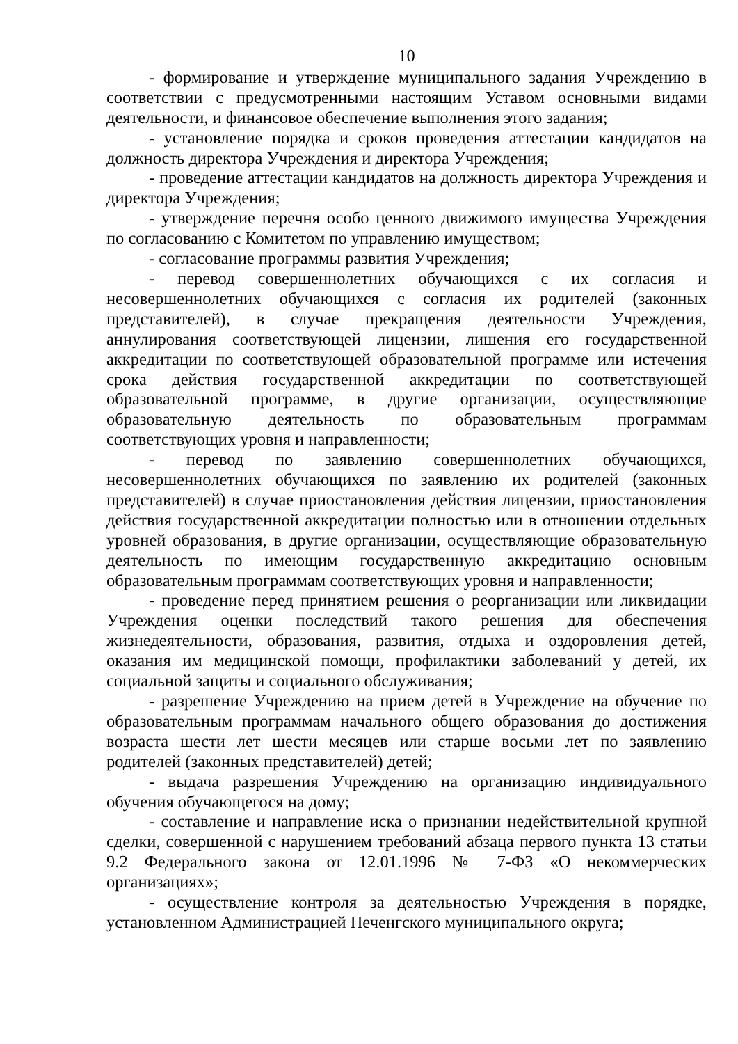10
- формирование и утверждение муниципального задания Учреждению в соответствии с предусмотренными настоящим Уставом основными видами деятельности, и финансовое обеспечение выполнения этого задания;
- установление порядка и сроков проведения аттестации кандидатов на должность директора Учреждения и директора Учреждения;
- проведение аттестации кандидатов на должность директора Учреждения и директора Учреждения;
- утверждение перечня особо ценного движимого имущества Учреждения по согласованию с Комитетом по управлению имуществом;
- согласование программы развития Учреждения;
- перевод совершеннолетних обучающихся с их согласия и несовершеннолетних обучающихся с согласия их родителей (законных представителей), в случае прекращения деятельности Учреждения, аннулирования соответствующей лицензии, лишения его государственной аккредитации по соответствующей образовательной программе или истечения срока действия государственной аккредитации по соответствующей образовательной программе, в другие организации, осуществляющие образовательную деятельность по образовательным программам соответствующих уровня и направленности;
- перевод по заявлению совершеннолетних обучающихся, несовершеннолетних обучающихся по заявлению их родителей (законных представителей) в случае приостановления действия лицензии, приостановления действия государственной аккредитации полностью или в отношении отдельных уровней образования, в другие организации, осуществляющие образовательную деятельность по имеющим государственную аккредитацию основным образовательным программам соответствующих уровня и направленности;
- проведение перед принятием решения о реорганизации или ликвидации Учреждения оценки последствий такого решения для обеспечения жизнедеятельности, образования, развития, отдыха и оздоровления детей, оказания им медицинской помощи, профилактики заболеваний у детей, их социальной защиты и социального обслуживания;
- разрешение Учреждению на прием детей в Учреждение на обучение по образовательным программам начального общего образования до достижения возраста шести лет шести месяцев или старше восьми лет по заявлению родителей (законных представителей) детей;
- выдача разрешения Учреждению на организацию индивидуального обучения обучающегося на дому;
- составление и направление иска о признании недействительной крупной сделки, совершенной с нарушением требований абзаца первого пункта 13 статьи 9.2 Федерального закона от 12.01.1996 № 7-ФЗ «О некоммерческих организациях»;
- осуществление контроля за деятельностью Учреждения в порядке, установленном Администрацией Печенгского муниципального округа;